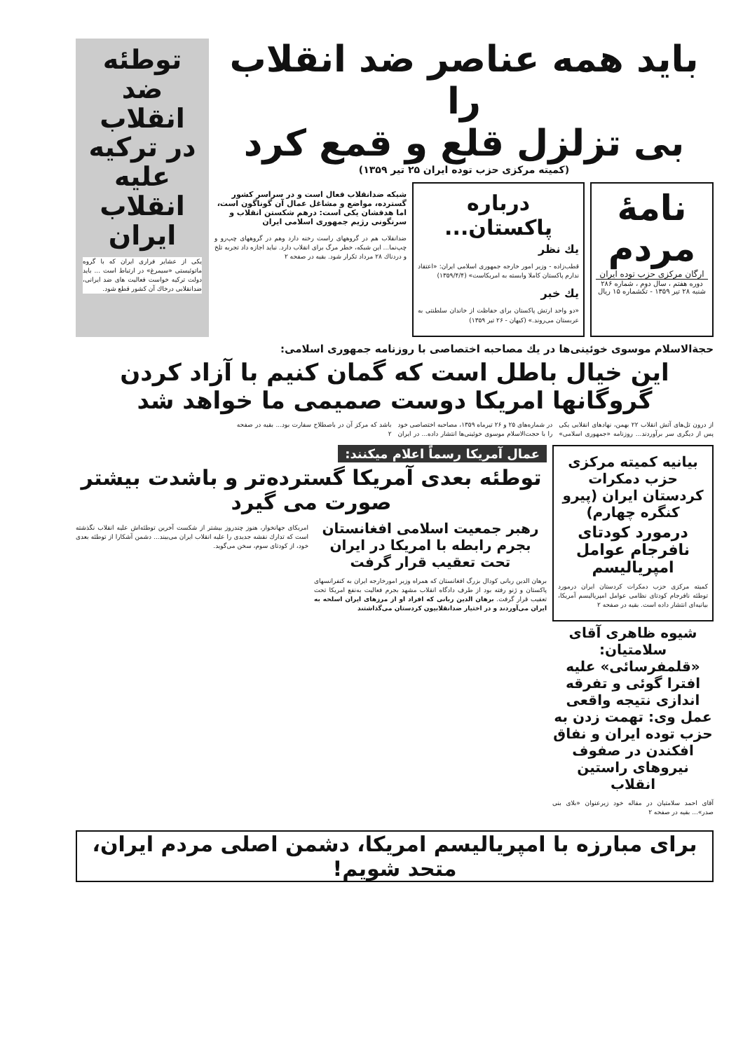باید همه عناصر ضد انقلاب را
بی تزلزل قلع و قمع کرد
(کمیته مرکزی حزب توده ایران ۲۵ تیر ۱۳۵۹)
نامهٔ مردم
ارگان مرکزی حزب توده ایران
دوره هفتم ، سال دوم ، شماره ۲۸۶
شنبه ۲۸ تیر ۱۳۵۹ - تکشماره ۱۵ ریال
درباره پاکستان...
یك نظر
قطب‌زاده - وزیر امور خارجه جمهوری اسلامی ایران: «اعتقاد ندارم پاکستان کاملا وابسته به امریکاست» (۱۳۵۹/۴/۴)
یك خبر
«دو واحد ارتش پاکستان برای حفاظت از خاندان سلطنتی به عربستان می‌روند.» (کیهان - ۲۶ تیر ۱۳۵۹)
شبکه ضدانقلاب فعال است و در سراسر کشور گسترده، مواضع و مشاغل عمال آن گوناگون است، اما هدفشان یکی است: درهم شکستن انقلاب و سرنگونی رژیم جمهوری اسلامی ایران
ضدانقلاب هم در گروههای راست رخنه دارد وهم در گروههای چپ‌رو و چپ‌نما... این شبکه، خطر مرگ برای انقلاب دارد. نباید اجازه داد تجربه تلخ و دردناك ۲۸ مرداد تکرار شود. بقیه در صفحه ۲
توطئه ضد انقلاب در ترکیه علیه انقلاب ایران
یکی از عشایر فراری ایران که با گروه ماتوئیستی «سیمرغ» در ارتباط است ... باید دولت ترکیه خواست فعالیت های ضد ایرانی، ضدانقلابی درخاك آن کشور قطع شود.
حجة‌الاسلام موسوی خوئینی‌ها در یك مصاحبه اختصاصی با روزنامه جمهوری اسلامی:
این خیال باطل است که گمان کنیم با آزاد کردن گروگانها امریکا دوست صمیمی ما خواهد شد
از درون تل‌های آتش انقلاب ۲۲ بهمن، نهادهای انقلابی یکی پس از دیگری سر برآوردند... روزنامه «جمهوری اسلامی» در شماره‌های ۲۵ و ۲۶ تیرماه ۱۳۵۹، مصاحبه اختصاصی خود را با حجت‌الاسلام موسوی خوئینی‌ها انتشار داده... در ایران باشد که مرکز آن در باصطلاح سفارت بود... بقیه در صفحه ۲
بیانیه کمیته مرکزی حزب دمکرات کردستان ایران (پیرو کنگره چهارم)
درمورد کودتای نافرجام عوامل امپریالیسم
کمیته مرکزی حزب دمکرات کردستان ایران درمورد توطئه نافرجام کودتای نظامی عوامل امپریالیسم آمریکا، بیانیه‌ای انتشار داده است. بقیه در صفحه ۲
شیوه ظاهری آقای سلامتیان: «قلمفرسائی» علیه افترا گوئی و تفرقه اندازی نتیجه واقعی عمل وی: تهمت زدن به حزب توده ایران و نفاق افکندن در صفوف نیروهای راستین انقلاب
آقای احمد سلامتیان در مقاله خود زیرعنوان «بلای بنی صدر»... بقیه در صفحه ۲
عمال آمریکا رسماً اعلام میکنند:
توطئه بعدی آمریکا گسترده‌تر و باشدت بیشتر صورت می گیرد
رهبر جمعیت اسلامی افغانستان بجرم رابطه با امریکا در ایران تحت تعقیب قرار گرفت
برهان الدین ربانی کودال بزرگ افغانستان که همراه وزیر امورخارجه ایران به کنفرانسهای پاکستان و ژنو رفته بود از طرف دادگاه انقلاب مشهد بجرم فعالیت به‌نفع امریکا تحت تعقیب قرار گرفت. برهان الدین ربانی که افراد او از مرزهای ایران اسلحه به ایران می‌آوردند و در اختیار ضدانقلابیون کردستان می‌گذاشتند
امریکای جهانخوار، هنوز چندروز بیشتر از شکست آخرین توطئه‌اش علیه انقلاب نگذشته است که تدارك نقشه جدیدی را علیه انقلاب ایران می‌بیند... دشمن آشکارا از توطئه بعدی خود، از کودتای سوم، سخن می‌گوید.
برای مبارزه با امپریالیسم امریکا، دشمن اصلی مردم ایران، متحد شویم!